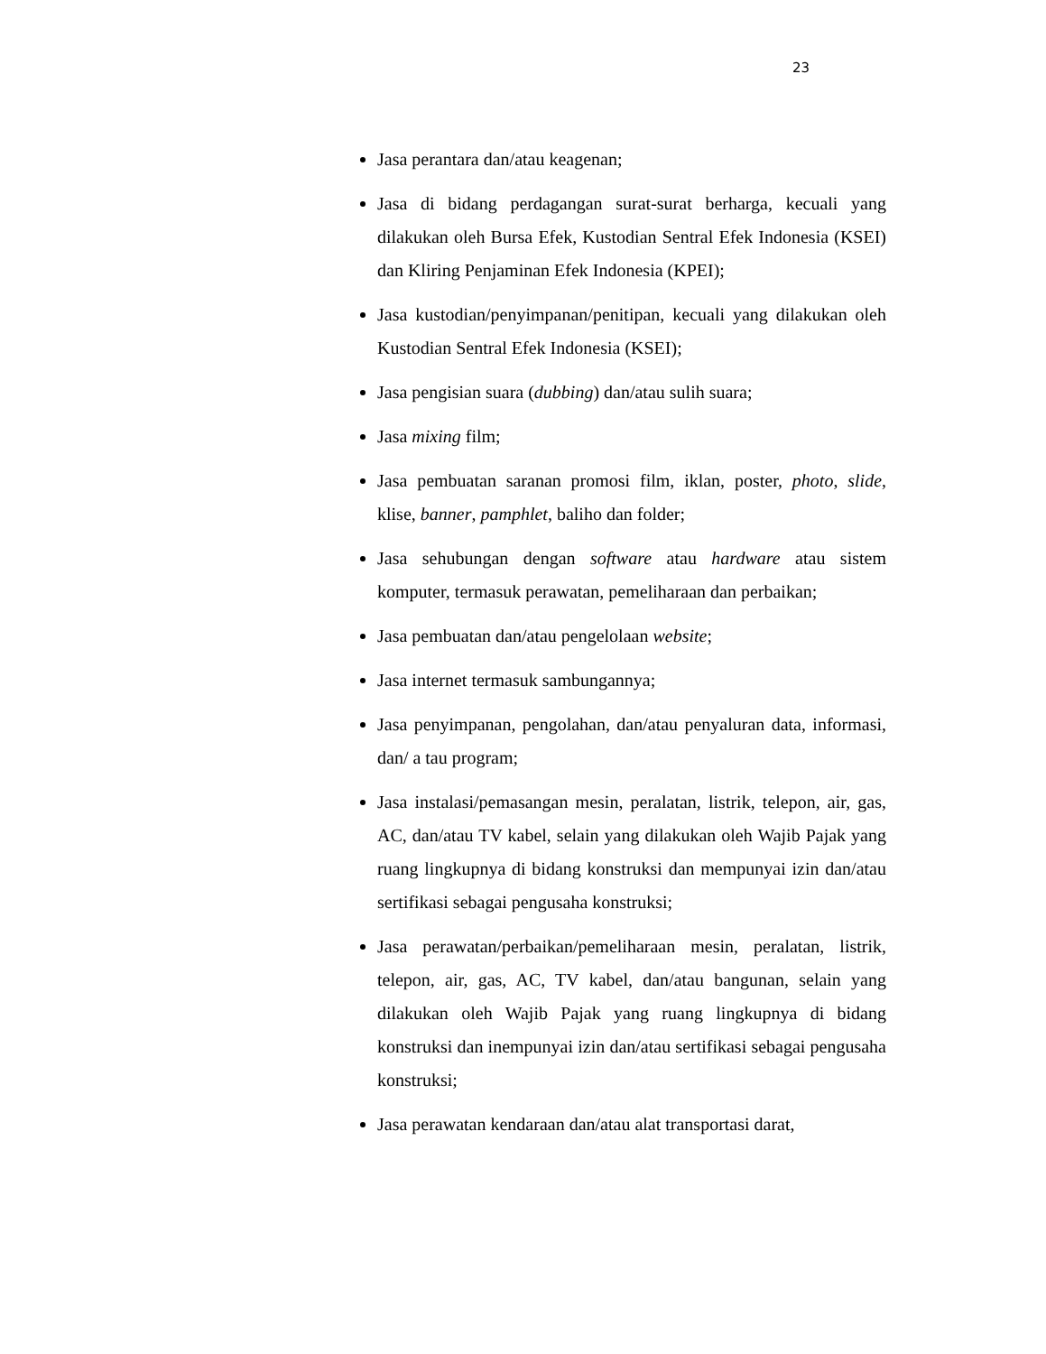23
Jasa perantara dan/atau keagenan;
Jasa di bidang perdagangan surat-surat berharga, kecuali yang dilakukan oleh Bursa Efek, Kustodian Sentral Efek Indonesia (KSEI) dan Kliring Penjaminan Efek Indonesia (KPEI);
Jasa kustodian/penyimpanan/penitipan, kecuali yang dilakukan oleh Kustodian Sentral Efek Indonesia (KSEI);
Jasa pengisian suara (dubbing) dan/atau sulih suara;
Jasa mixing film;
Jasa pembuatan saranan promosi film, iklan, poster, photo, slide, klise, banner, pamphlet, baliho dan folder;
Jasa sehubungan dengan software atau hardware atau sistem komputer, termasuk perawatan, pemeliharaan dan perbaikan;
Jasa pembuatan dan/atau pengelolaan website;
Jasa internet termasuk sambungannya;
Jasa penyimpanan, pengolahan, dan/atau penyaluran data, informasi, dan/ a tau program;
Jasa instalasi/pemasangan mesin, peralatan, listrik, telepon, air, gas, AC, dan/atau TV kabel, selain yang dilakukan oleh Wajib Pajak yang ruang lingkupnya di bidang konstruksi dan mempunyai izin dan/atau sertifikasi sebagai pengusaha konstruksi;
Jasa perawatan/perbaikan/pemeliharaan mesin, peralatan, listrik, telepon, air, gas, AC, TV kabel, dan/atau bangunan, selain yang dilakukan oleh Wajib Pajak yang ruang lingkupnya di bidang konstruksi dan inempunyai izin dan/atau sertifikasi sebagai pengusaha konstruksi;
Jasa perawatan kendaraan dan/atau alat transportasi darat,